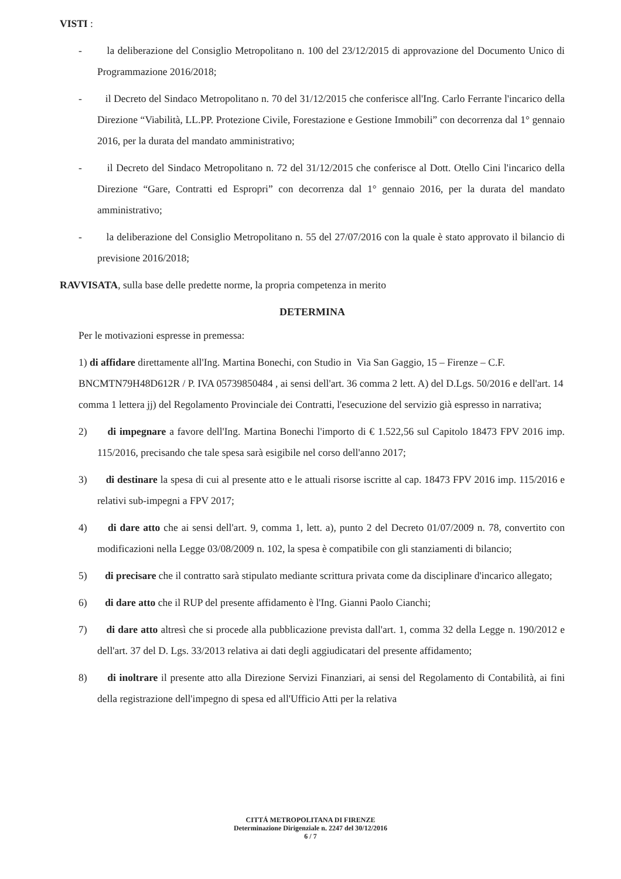VISTI :
- la deliberazione del Consiglio Metropolitano n. 100 del 23/12/2015 di approvazione del Documento Unico di Programmazione 2016/2018;
- il Decreto del Sindaco Metropolitano n. 70 del 31/12/2015 che conferisce all'Ing. Carlo Ferrante l'incarico della Direzione “Viabilità, LL.PP. Protezione Civile, Forestazione e Gestione Immobili” con decorrenza dal 1° gennaio 2016, per la durata del mandato amministrativo;
- il Decreto del Sindaco Metropolitano n. 72 del 31/12/2015 che conferisce al Dott. Otello Cini l'incarico della Direzione “Gare, Contratti ed Espropri” con decorrenza dal 1° gennaio 2016, per la durata del mandato amministrativo;
- la deliberazione del Consiglio Metropolitano n. 55 del 27/07/2016 con la quale è stato approvato il bilancio di previsione 2016/2018;
RAVVISATA, sulla base delle predette norme, la propria competenza in merito
DETERMINA
Per le motivazioni espresse in premessa:
1) di affidare direttamente all'Ing. Martina Bonechi, con Studio in Via San Gaggio, 15 – Firenze – C.F. BNCMTN79H48D612R / P. IVA 05739850484 , ai sensi dell'art. 36 comma 2 lett. A) del D.Lgs. 50/2016 e dell'art. 14 comma 1 lettera jj) del Regolamento Provinciale dei Contratti, l'esecuzione del servizio già espresso in narrativa;
2) di impegnare a favore dell'Ing. Martina Bonechi l'importo di € 1.522,56 sul Capitolo 18473 FPV 2016 imp. 115/2016, precisando che tale spesa sarà esigibile nel corso dell'anno 2017;
3) di destinare la spesa di cui al presente atto e le attuali risorse iscritte al cap. 18473 FPV 2016 imp. 115/2016 e relativi sub-impegni a FPV 2017;
4) di dare atto che ai sensi dell'art. 9, comma 1, lett. a), punto 2 del Decreto 01/07/2009 n. 78, convertito con modificazioni nella Legge 03/08/2009 n. 102, la spesa è compatibile con gli stanziamenti di bilancio;
5) di precisare che il contratto sarà stipulato mediante scrittura privata come da disciplinare d'incarico allegato;
6) di dare atto che il RUP del presente affidamento è l'Ing. Gianni Paolo Cianchi;
7) di dare atto altresì che si procede alla pubblicazione prevista dall'art. 1, comma 32 della Legge n. 190/2012 e dell'art. 37 del D. Lgs. 33/2013 relativa ai dati degli aggiudicatari del presente affidamento;
8) di inoltrare il presente atto alla Direzione Servizi Finanziari, ai sensi del Regolamento di Contabilità, ai fini della registrazione dell'impegno di spesa ed all'Ufficio Atti per la relativa
CITTÁ METROPOLITANA DI FIRENZE
Determinazione Dirigenziale n. 2247 del 30/12/2016
6 / 7